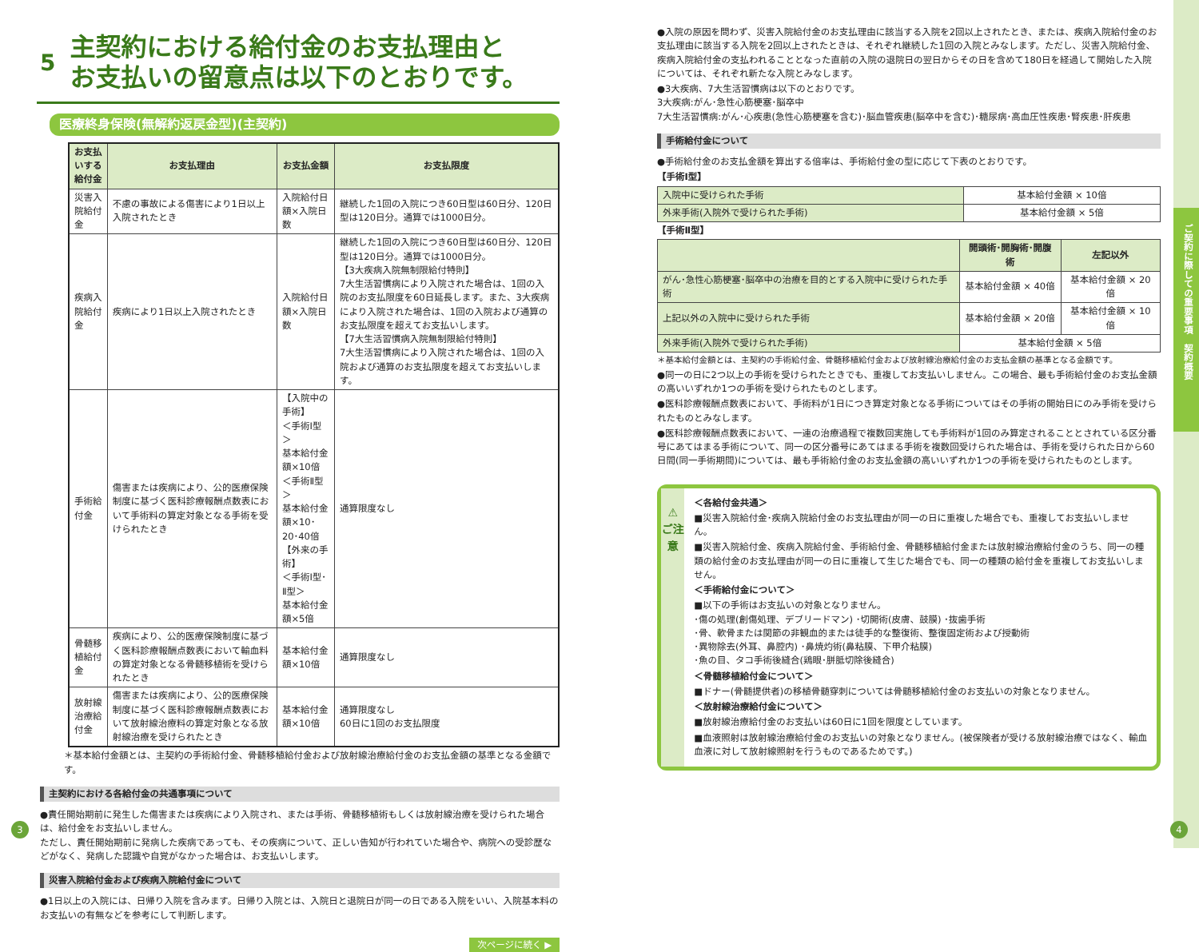5 主契約における給付金のお支払理由と
お支払いの留意点は以下のとおりです。
医療終身保険(無解約返戻金型)(主契約)
| お支払いする給付金 | お支払理由 | お支払金額 | お支払限度 |
| --- | --- | --- | --- |
| 災害入院給付金 | 不慮の事故による傷害により1日以上入院されたとき | 入院給付日額×入院日数 | 継続した1回の入院につき60日型は60日分、120日型は120日分。通算では1000日分。 |
| 疾病入院給付金 | 疾病により1日以上入院されたとき | 入院給付日額×入院日数 | 継続した1回の入院につき60日型は60日分、120日型は120日分。通算では1000日分。 【3大疾病入院無制限給付特則】 7大生活習慣病により入院された場合は、1回の入院のお支払限度を60日延長します。また、3大疾病により入院された場合は、1回の入院および通算のお支払限度を超えてお支払いします。 【7大生活習慣病入院無制限給付特則】 7大生活習慣病により入院された場合は、1回の入院および通算のお支払限度を超えてお支払いします。 |
| 手術給付金 | 傷害または疾病により、公的医療保険制度に基づく医科診療報酬点数表において手術料の算定対象となる手術を受けられたとき | 【入院中の手術】 ＜手術Ⅰ型＞ 基本給付金額×10倍 ＜手術Ⅱ型＞ 基本給付金額×10･20･40倍 【外来の手術】 ＜手術Ⅰ型･Ⅱ型＞ 基本給付金額×5倍 | 通算限度なし |
| 骨髄移植給付金 | 疾病により、公的医療保険制度に基づく医科診療報酬点数表において輸血料の算定対象となる骨髄移植術を受けられたとき | 基本給付金額×10倍 | 通算限度なし |
| 放射線治療給付金 | 傷害または疾病により、公的医療保険制度に基づく医科診療報酬点数表において放射線治療料の算定対象となる放射線治療を受けられたとき | 基本給付金額×10倍 | 通算限度なし 60日に1回のお支払限度 |
＊基本給付金額とは、主契約の手術給付金、骨髄移植給付金および放射線治療給付金のお支払金額の基準となる金額です。
主契約における各給付金の共通事項について
●責任開始期前に発生した傷害または疾病により入院され、または手術、骨髄移植術もしくは放射線治療を受けられた場合は、給付金をお支払いしません。
ただし、責任開始期前に発病した疾病であっても、その疾病について、正しい告知が行われていた場合や、病院への受診歴などがなく、発病した認識や自覚がなかった場合は、お支払いします。
災害入院給付金および疾病入院給付金について
●1日以上の入院には、日帰り入院を含みます。日帰り入院とは、入院日と退院日が同一の日である入院をいい、入院基本料のお支払いの有無などを参考にして判断します。
次ページに続く ▶
●入院の原因を問わず、災害入院給付金のお支払理由に該当する入院を2回以上されたとき、または、疾病入院給付金のお支払理由に該当する入院を2回以上されたときは、それぞれ継続した1回の入院とみなします。ただし、災害入院給付金、疾病入院給付金の支払われることとなった直前の入院の退院日の翌日からその日を含めて180日を経過して開始した入院については、それぞれ新たな入院とみなします。
●3大疾病、7大生活習慣病は以下のとおりです。
3大疾病:がん･急性心筋梗塞･脳卒中
7大生活習慣病:がん･心疾患(急性心筋梗塞を含む)･脳血管疾患(脳卒中を含む)･糖尿病･高血圧性疾患･腎疾患･肝疾患
手術給付金について
●手術給付金のお支払金額を算出する倍率は、手術給付金の型に応じて下表のとおりです。
【手術Ⅰ型】
| 入院中に受けられた手術 | 基本給付金額 × 10倍 |
| 外来手術(入院外で受けられた手術) | 基本給付金額 × 5倍 |
【手術Ⅱ型】
| | 開頭術･開胸術･開腹術 | 左記以外 |
| --- | --- | --- |
| がん･急性心筋梗塞･脳卒中の治療を目的とする入院中に受けられた手術 | 基本給付金額 × 40倍 | 基本給付金額 × 20倍 |
| 上記以外の入院中に受けられた手術 | 基本給付金額 × 20倍 | 基本給付金額 × 10倍 |
| 外来手術(入院外で受けられた手術) | 基本給付金額 × 5倍 | |
＊基本給付金額とは、主契約の手術給付金、骨髄移植給付金および放射線治療給付金のお支払金額の基準となる金額です。
●同一の日に2つ以上の手術を受けられたときでも、重複してお支払いしません。この場合、最も手術給付金のお支払金額の高いいずれか1つの手術を受けられたものとします。
●医科診療報酬点数表において、手術料が1日につき算定対象となる手術についてはその手術の開始日にのみ手術を受けられたものとみなします。
●医科診療報酬点数表において、一連の治療過程で複数回実施しても手術料が1回のみ算定されることとされている区分番号にあてはまる手術について、同一の区分番号にあてはまる手術を複数回受けられた場合は、手術を受けられた日から60日間(同一手術期間)については、最も手術給付金のお支払金額の高いいずれか1つの手術を受けられたものとします。
⚠
ご注意
＜各給付金共通＞
■災害入院給付金･疾病入院給付金のお支払理由が同一の日に重複した場合でも、重複してお支払いしません。
■災害入院給付金、疾病入院給付金、手術給付金、骨髄移植給付金または放射線治療給付金のうち、同一の種類の給付金のお支払理由が同一の日に重複して生じた場合でも、同一の種類の給付金を重複してお支払いしません。
＜手術給付金について＞
■以下の手術はお支払いの対象となりません。
･傷の処理(創傷処理、デブリードマン) ･切開術(皮膚、鼓膜) ･抜歯手術
･骨、軟骨または関節の非観血的または徒手的な整復術、整復固定術および授動術
･異物除去(外耳、鼻腔内) ･鼻焼灼術(鼻粘膜、下甲介粘膜)
･魚の目、タコ手術後縫合(鶏眼･胼胝切除後縫合)
＜骨髄移植給付金について＞
■ドナー(骨髄提供者)の移植骨髄穿刺については骨髄移植給付金のお支払いの対象となりません。
＜放射線治療給付金について＞
■放射線治療給付金のお支払いは60日に1回を限度としています。
■血液照射は放射線治療給付金のお支払いの対象となりません。(被保険者が受ける放射線治療ではなく、輸血血液に対して放射線照射を行うものであるためです。)
ご契約に際しての重要事項　契約概要
3 4